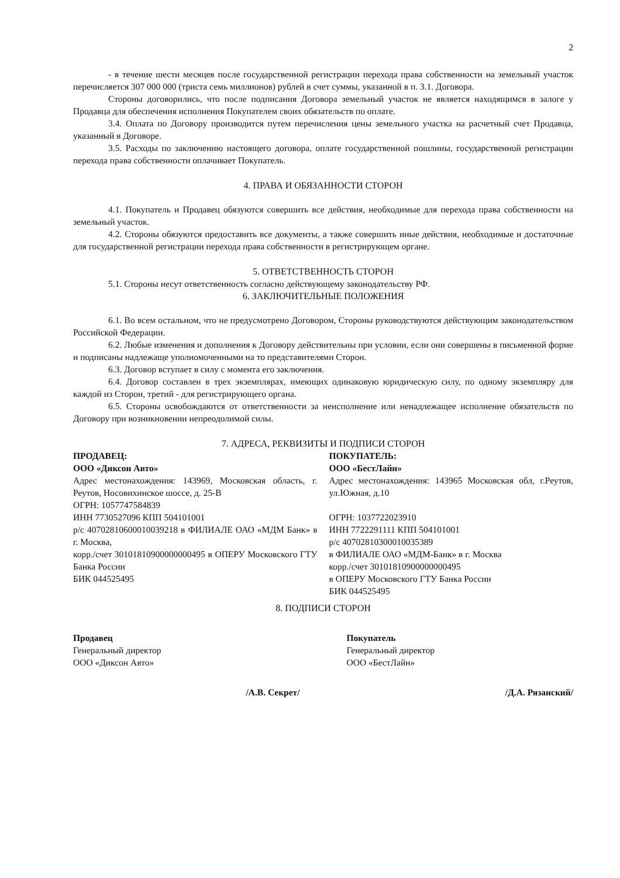2
- в течение шести месяцев после государственной регистрации перехода права собственности на земельный участок перечисляется 307 000 000 (триста семь миллионов) рублей в счет суммы, указанной в п. 3.1. Договора.
Стороны договорились, что после подписания Договора земельный участок не является находящимся в залоге у Продавца для обеспечения исполнения Покупателем своих обязательств по оплате.
3.4. Оплата по Договору производится путем перечисления цены земельного участка на расчетный счет Продавца, указанный в Договоре.
3.5. Расходы по заключению настоящего договора, оплате государственной пошлины, государственной регистрации перехода права собственности оплачивает Покупатель.
4. ПРАВА И ОБЯЗАННОСТИ СТОРОН
4.1. Покупатель и Продавец обязуются совершить все действия, необходимые для перехода права собственности на земельный участок.
4.2. Стороны обязуются предоставить все документы, а также совершить иные действия, необходимые и достаточные для государственной регистрации перехода права собственности в регистрирующем органе.
5. ОТВЕТСТВЕННОСТЬ СТОРОН
5.1. Стороны несут ответственность согласно действующему законодательству РФ.
6. ЗАКЛЮЧИТЕЛЬНЫЕ ПОЛОЖЕНИЯ
6.1. Во всем остальном, что не предусмотрено Договором, Стороны руководствуются действующим законодательством Российской Федерации.
6.2. Любые изменения и дополнения к Договору действительны при условии, если они совершены в письменной форме и подписаны надлежаще уполномоченными на то представителями Сторон.
6.3. Договор вступает в силу с момента его заключения.
6.4. Договор составлен в трех экземплярах, имеющих одинаковую юридическую силу, по одному экземпляру для каждой из Сторон, третий - для регистрирующего органа.
6.5. Стороны освобождаются от ответственности за неисполнение или ненадлежащее исполнение обязательств по Договору при возникновении непреодолимой силы.
7. АДРЕСА, РЕКВИЗИТЫ И ПОДПИСИ СТОРОН
ПРОДАВЕЦ:
ООО «Диксон Авто»
Адрес местонахождения: 143969, Московская область, г. Реутов, Носовихинское шоссе, д. 25-В
ОГРН: 1057747584839
ИНН 7730527096 КПП 504101001
р/с 40702810600010039218 в ФИЛИАЛЕ ОАО «МДМ Банк» в г. Москва,
корр./счет 30101810900000000495 в ОПЕРУ Московского ГТУ Банка России
БИК 044525495
ПОКУПАТЕЛЬ:
ООО «БестЛайн»
Адрес местонахождения: 143965 Московская обл, г.Реутов, ул.Южная, д.10
ОГРН: 1037722023910
ИНН 7722291111 КПП 504101001
р/с 40702810300010035389
в ФИЛИАЛЕ ОАО «МДМ-Банк» в г. Москва
корр./счет 30101810900000000495
в ОПЕРУ Московского ГТУ Банка России
БИК 044525495
8. ПОДПИСИ СТОРОН
Продавец
Генеральный директор
ООО «Диксон Авто»
/А.В. Секрет/
Покупатель
Генеральный директор
ООО «БестЛайн»
/Д.А. Рязанский/